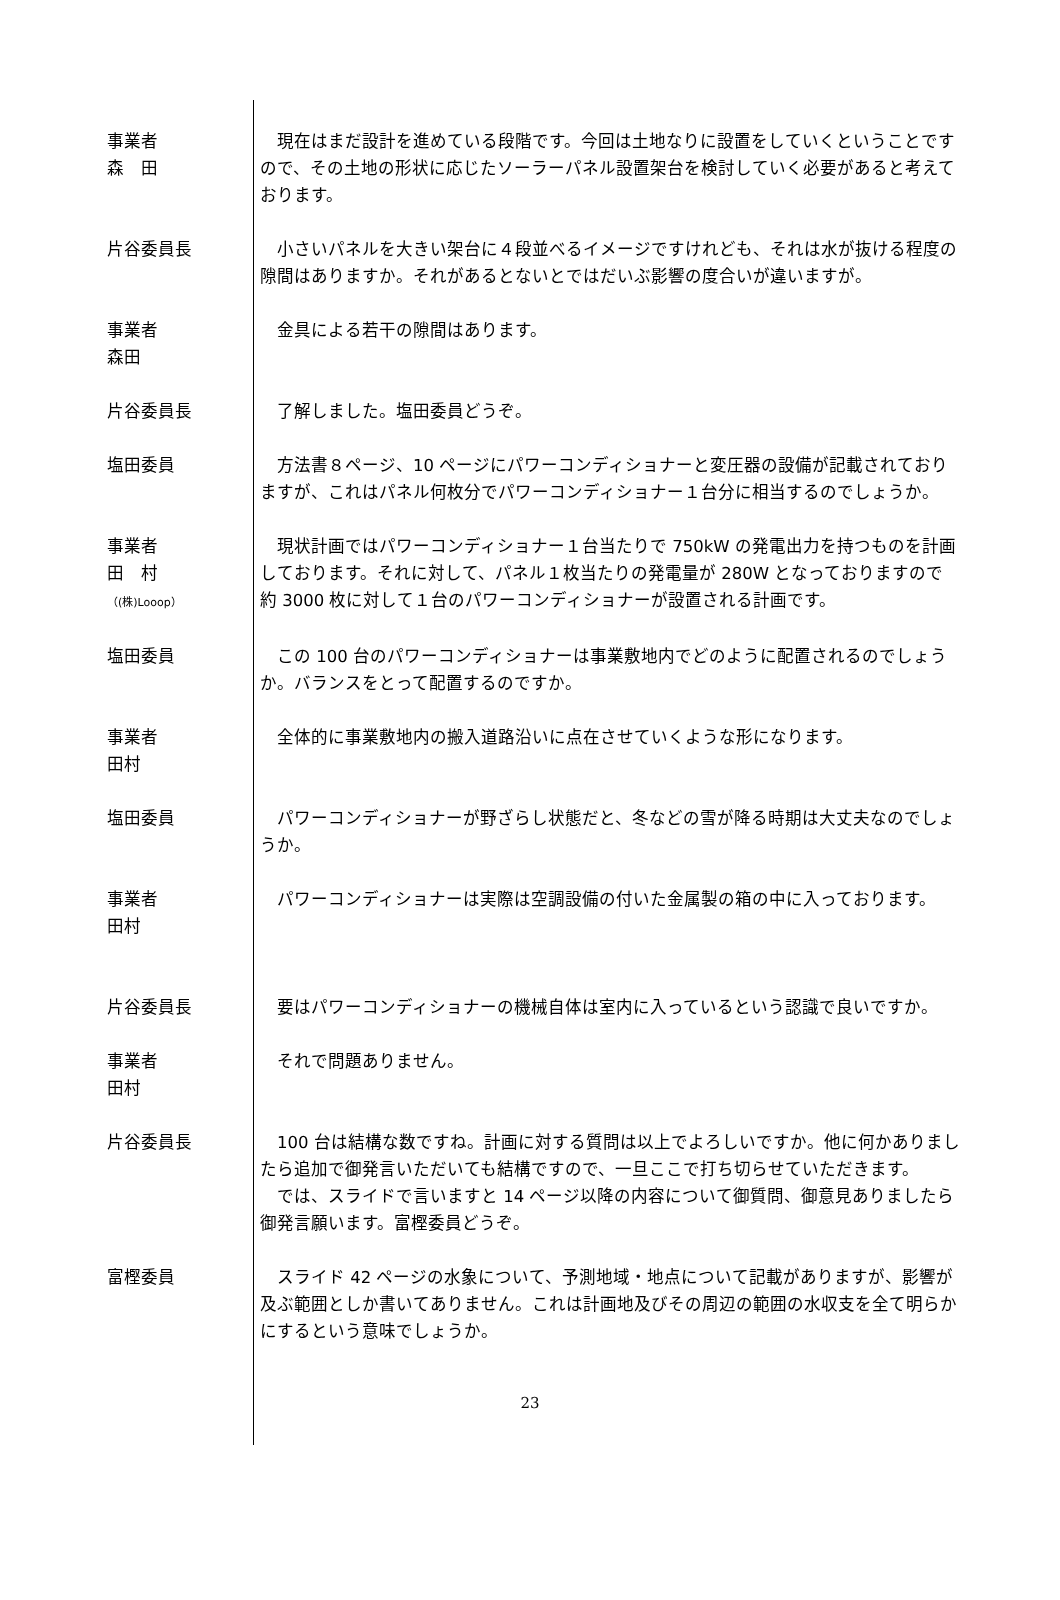事業者
森　田
　現在はまだ設計を進めている段階です。今回は土地なりに設置をしていくということですので、その土地の形状に応じたソーラーパネル設置架台を検討していく必要があると考えております。
片谷委員長 　小さいパネルを大きい架台に４段並べるイメージですけれども、それは水が抜ける程度の隙間はありますか。それがあるとないとではだいぶ影響の度合いが違いますが。
事業者
森田
　金具による若干の隙間はあります。
片谷委員長 　了解しました。塩田委員どうぞ。
塩田委員 　方法書８ページ、10 ページにパワーコンディショナーと変圧器の設備が記載されておりますが、これはパネル何枚分でパワーコンディショナー１台分に相当するのでしょうか。
事業者
田　村
（(株)Looop）
　現状計画ではパワーコンディショナー１台当たりで 750kW の発電出力を持つものを計画しております。それに対して、パネル１枚当たりの発電量が 280W となっておりますので約 3000 枚に対して１台のパワーコンディショナーが設置される計画です。
塩田委員 　この 100 台のパワーコンディショナーは事業敷地内でどのように配置されるのでしょうか。バランスをとって配置するのですか。
事業者
田村
　全体的に事業敷地内の搬入道路沿いに点在させていくような形になります。
塩田委員 　パワーコンディショナーが野ざらし状態だと、冬などの雪が降る時期は大丈夫なのでしょうか。
事業者
田村
　パワーコンディショナーは実際は空調設備の付いた金属製の箱の中に入っております。
片谷委員長 　要はパワーコンディショナーの機械自体は室内に入っているという認識で良いですか。
事業者
田村
　それで問題ありません。
片谷委員長 　100 台は結構な数ですね。計画に対する質問は以上でよろしいですか。他に何かありましたら追加で御発言いただいても結構ですので、一旦ここで打ち切らせていただきます。
　では、スライドで言いますと 14 ページ以降の内容について御質問、御意見ありましたら御発言願います。富樫委員どうぞ。
富樫委員 　スライド 42 ページの水象について、予測地域・地点について記載がありますが、影響が及ぶ範囲としか書いてありません。これは計画地及びその周辺の範囲の水収支を全て明らかにするという意味でしょうか。
23